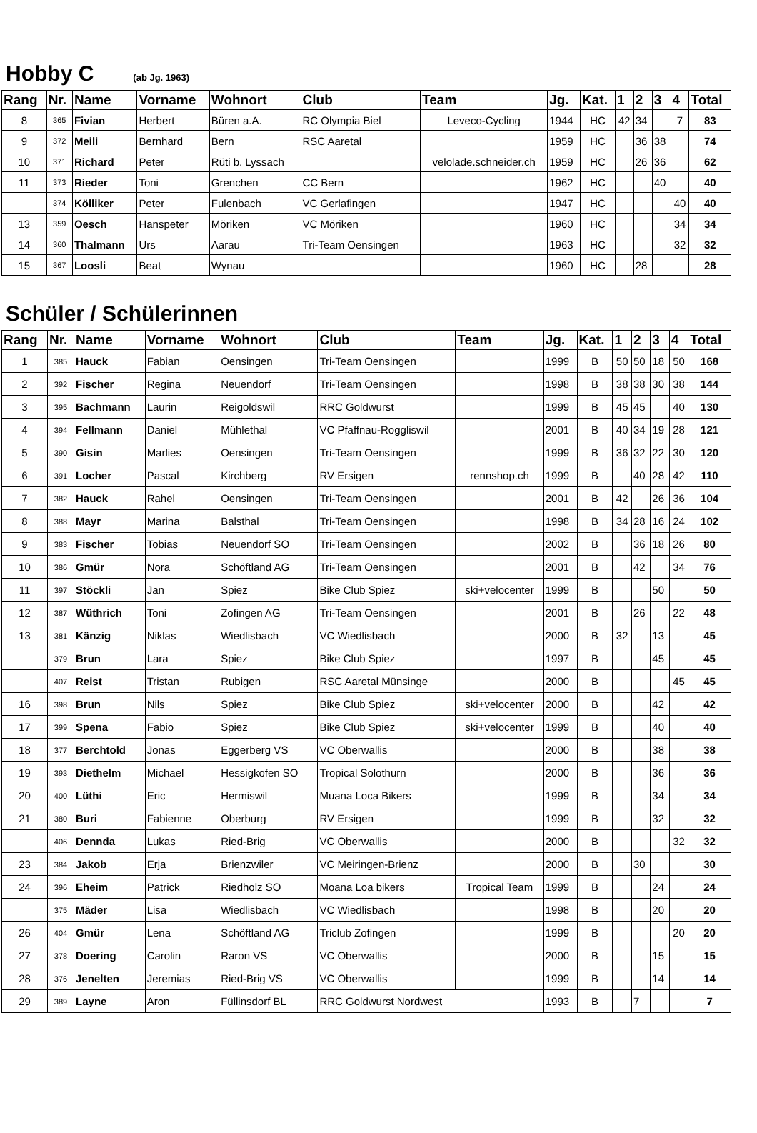Hobby C
(ab Jg. 1963)
| Rang | Nr. | Name | Vorname | Wohnort | Club | Team | Jg. | Kat. | 1 | 2 | 3 | 4 | Total |
| --- | --- | --- | --- | --- | --- | --- | --- | --- | --- | --- | --- | --- | --- |
| 8 | 365 | Fivian | Herbert | Büren a.A. | RC Olympia Biel | Leveco-Cycling | 1944 | HC | 42 | 34 | | 7 | 83 |
| 9 | 372 | Meili | Bernhard | Bern | RSC Aaretal | | 1959 | HC | | 36 | 38 | | 74 |
| 10 | 371 | Richard | Peter | Rüti b. Lyssach | | velolade.schneider.ch | 1959 | HC | | 26 | 36 | | 62 |
| 11 | 373 | Rieder | Toni | Grenchen | CC Bern | | 1962 | HC | | | 40 | | 40 |
| | 374 | Kölliker | Peter | Fulenbach | VC Gerlafingen | | 1947 | HC | | | | 40 | 40 |
| 13 | 359 | Oesch | Hanspeter | Möriken | VC Möriken | | 1960 | HC | | | | 34 | 34 |
| 14 | 360 | Thalmann | Urs | Aarau | Tri-Team Oensingen | | 1963 | HC | | | | 32 | 32 |
| 15 | 367 | Loosli | Beat | Wynau | | | 1960 | HC | | 28 | | | 28 |
Schüler / Schülerinnen
| Rang | Nr. | Name | Vorname | Wohnort | Club | Team | Jg. | Kat. | 1 | 2 | 3 | 4 | Total |
| --- | --- | --- | --- | --- | --- | --- | --- | --- | --- | --- | --- | --- | --- |
| 1 | 385 | Hauck | Fabian | Oensingen | Tri-Team Oensingen | | 1999 | B | 50 | 50 | 18 | 50 | 168 |
| 2 | 392 | Fischer | Regina | Neuendorf | Tri-Team Oensingen | | 1998 | B | 38 | 38 | 30 | 38 | 144 |
| 3 | 395 | Bachmann | Laurin | Reigoldswil | RRC Goldwurst | | 1999 | B | 45 | 45 | | 40 | 130 |
| 4 | 394 | Fellmann | Daniel | Mühlethal | VC Pfaffnau-Roggliswil | | 2001 | B | 40 | 34 | 19 | 28 | 121 |
| 5 | 390 | Gisin | Marlies | Oensingen | Tri-Team Oensingen | | 1999 | B | 36 | 32 | 22 | 30 | 120 |
| 6 | 391 | Locher | Pascal | Kirchberg | RV Ersigen | rennshop.ch | 1999 | B | | 40 | 28 | 42 | 110 |
| 7 | 382 | Hauck | Rahel | Oensingen | Tri-Team Oensingen | | 2001 | B | 42 | | 26 | 36 | 104 |
| 8 | 388 | Mayr | Marina | Balsthal | Tri-Team Oensingen | | 1998 | B | 34 | 28 | 16 | 24 | 102 |
| 9 | 383 | Fischer | Tobias | Neuendorf SO | Tri-Team Oensingen | | 2002 | B | | 36 | 18 | 26 | 80 |
| 10 | 386 | Gmür | Nora | Schöftland AG | Tri-Team Oensingen | | 2001 | B | | 42 | | 34 | 76 |
| 11 | 397 | Stöckli | Jan | Spiez | Bike Club Spiez | ski+velocenter | 1999 | B | | | 50 | | 50 |
| 12 | 387 | Wüthrich | Toni | Zofingen AG | Tri-Team Oensingen | | 2001 | B | | 26 | | 22 | 48 |
| 13 | 381 | Känzig | Niklas | Wiedlisbach | VC Wiedlisbach | | 2000 | B | 32 | | 13 | | 45 |
| | 379 | Brun | Lara | Spiez | Bike Club Spiez | | 1997 | B | | | 45 | | 45 |
| | 407 | Reist | Tristan | Rubigen | RSC Aaretal Münsinge | | 2000 | B | | | | 45 | 45 |
| 16 | 398 | Brun | Nils | Spiez | Bike Club Spiez | ski+velocenter | 2000 | B | | | 42 | | 42 |
| 17 | 399 | Spena | Fabio | Spiez | Bike Club Spiez | ski+velocenter | 1999 | B | | | 40 | | 40 |
| 18 | 377 | Berchtold | Jonas | Eggerberg VS | VC Oberwallis | | 2000 | B | | | 38 | | 38 |
| 19 | 393 | Diethelm | Michael | Hessigkofen SO | Tropical Solothurn | | 2000 | B | | | 36 | | 36 |
| 20 | 400 | Lüthi | Eric | Hermiswil | Muana Loca Bikers | | 1999 | B | | | 34 | | 34 |
| 21 | 380 | Buri | Fabienne | Oberburg | RV Ersigen | | 1999 | B | | | 32 | | 32 |
| | 406 | Dennda | Lukas | Ried-Brig | VC Oberwallis | | 2000 | B | | | | 32 | 32 |
| 23 | 384 | Jakob | Erja | Brienzwiler | VC Meiringen-Brienz | | 2000 | B | | 30 | | | 30 |
| 24 | 396 | Eheim | Patrick | Riedholz SO | Moana Loa bikers | Tropical Team | 1999 | B | | | 24 | | 24 |
| | 375 | Mäder | Lisa | Wiedlisbach | VC Wiedlisbach | | 1998 | B | | | 20 | | 20 |
| 26 | 404 | Gmür | Lena | Schöftland AG | Triclub Zofingen | | 1999 | B | | | | 20 | 20 |
| 27 | 378 | Doering | Carolin | Raron VS | VC Oberwallis | | 2000 | B | | | 15 | | 15 |
| 28 | 376 | Jenelten | Jeremias | Ried-Brig VS | VC Oberwallis | | 1999 | B | | | 14 | | 14 |
| 29 | 389 | Layne | Aron | Füllinsdorf BL | RRC Goldwurst Nordwest | | 1993 | B | | 7 | | | 7 |